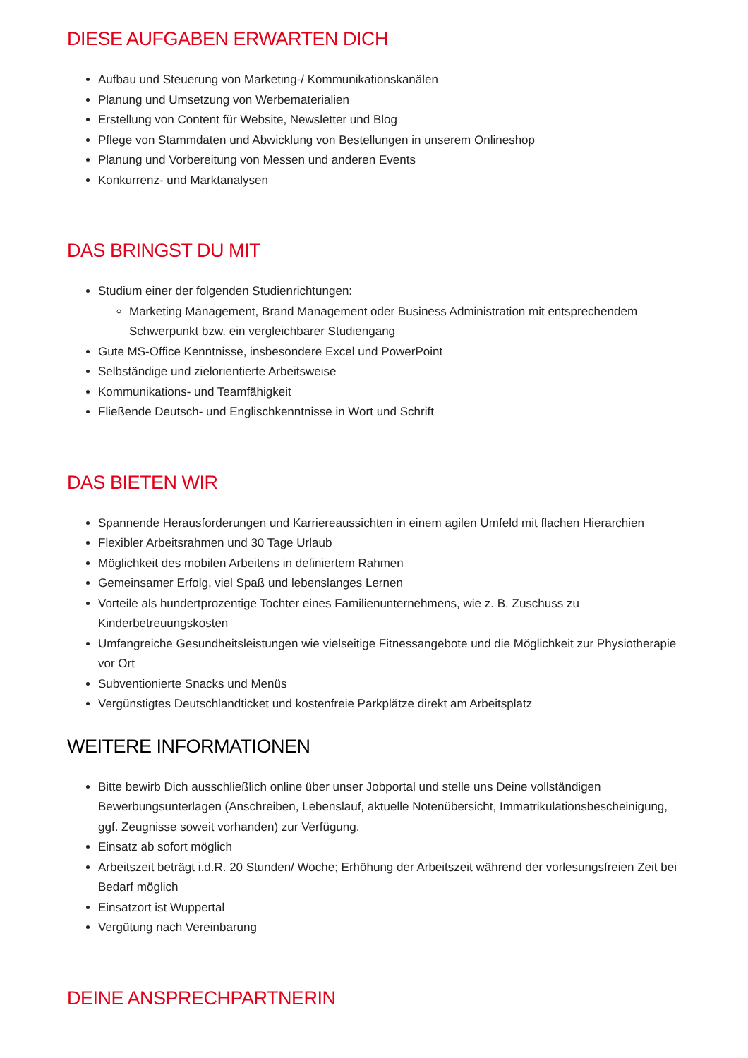DIESE AUFGABEN ERWARTEN DICH
Aufbau und Steuerung von Marketing-/ Kommunikationskanälen
Planung und Umsetzung von Werbematerialien
Erstellung von Content für Website, Newsletter und Blog
Pflege von Stammdaten und Abwicklung von Bestellungen in unserem Onlineshop
Planung und Vorbereitung von Messen und anderen Events
Konkurrenz- und Marktanalysen
DAS BRINGST DU MIT
Studium einer der folgenden Studienrichtungen:
Marketing Management, Brand Management oder Business Administration mit entsprechendem Schwerpunkt bzw. ein vergleichbarer Studiengang
Gute MS-Office Kenntnisse, insbesondere Excel und PowerPoint
Selbständige und zielorientierte Arbeitsweise
Kommunikations- und Teamfähigkeit
Fließende Deutsch- und Englischkenntnisse in Wort und Schrift
DAS BIETEN WIR
Spannende Herausforderungen und Karriereaussichten in einem agilen Umfeld mit flachen Hierarchien
Flexibler Arbeitsrahmen und 30 Tage Urlaub
Möglichkeit des mobilen Arbeitens in definiertem Rahmen
Gemeinsamer Erfolg, viel Spaß und lebenslanges Lernen
Vorteile als hundertprozentige Tochter eines Familienunternehmens, wie z. B. Zuschuss zu Kinderbetreuungskosten
Umfangreiche Gesundheitsleistungen wie vielseitige Fitnessangebote und die Möglichkeit zur Physiotherapie vor Ort
Subventionierte Snacks und Menüs
Vergünstigtes Deutschlandticket und kostenfreie Parkplätze direkt am Arbeitsplatz
WEITERE INFORMATIONEN
Bitte bewirb Dich ausschließlich online über unser Jobportal und stelle uns Deine vollständigen Bewerbungsunterlagen (Anschreiben, Lebenslauf, aktuelle Notenübersicht, Immatrikulationsbescheinigung, ggf. Zeugnisse soweit vorhanden) zur Verfügung.
Einsatz ab sofort möglich
Arbeitszeit beträgt i.d.R. 20 Stunden/ Woche; Erhöhung der Arbeitszeit während der vorlesungsfreien Zeit bei Bedarf möglich
Einsatzort ist Wuppertal
Vergütung nach Vereinbarung
DEINE ANSPRECHPARTNERIN